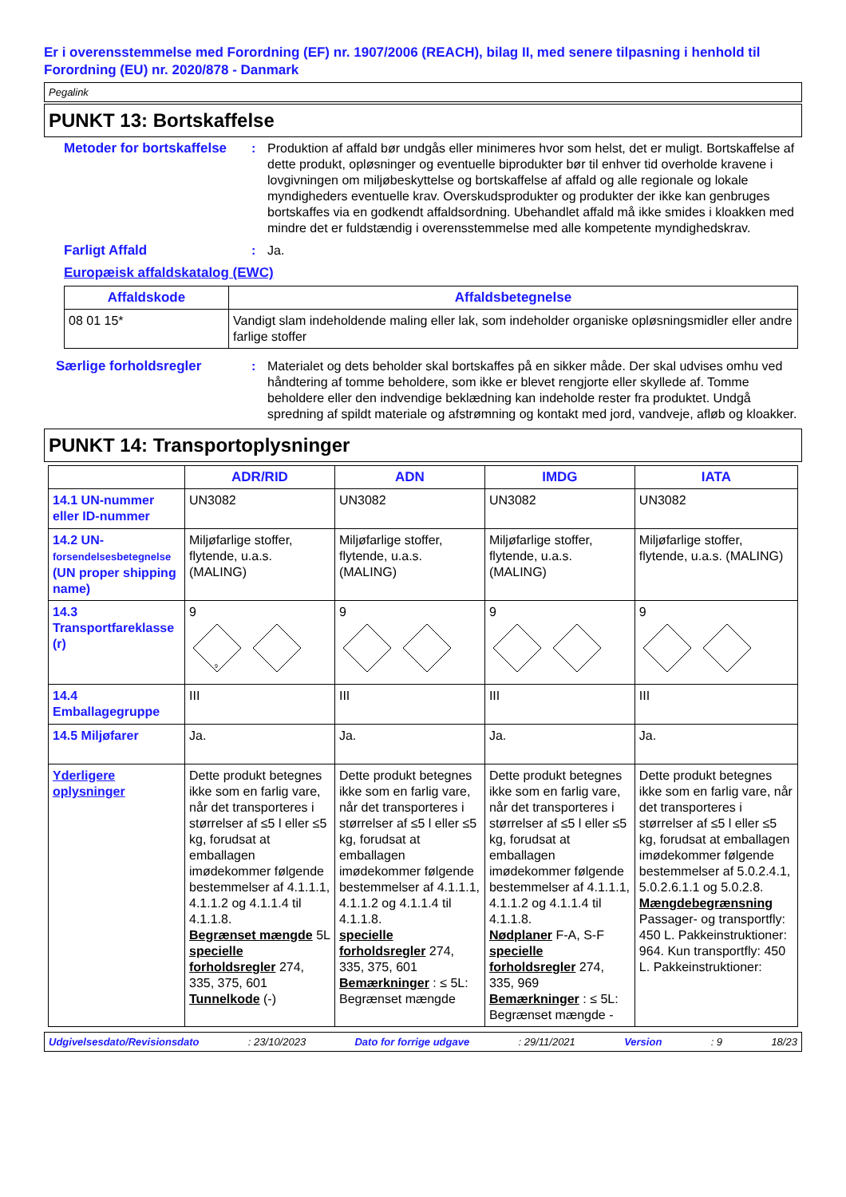Er i overensstemmelse med Forordning (EF) nr. 1907/2006 (REACH), bilag II, med senere tilpasning i henhold til Forordning (EU) nr. 2020/878 - Danmark
Pegalink
PUNKT 13: Bortskaffelse
Metoder for bortskaffelse
: Produktion af affald bør undgås eller minimeres hvor som helst, det er muligt. Bortskaffelse af dette produkt, opløsninger og eventuelle biprodukter bør til enhver tid overholde kravene i lovgivningen om miljøbeskyttelse og bortskaffelse af affald og alle regionale og lokale myndigheders eventuelle krav. Overskudsprodukter og produkter der ikke kan genbruges bortskaffes via en godkendt affaldsordning. Ubehandlet affald må ikke smides i kloakken med mindre det er fuldstændig i overensstemmelse med alle kompetente myndighedskrav.
Farligt Affald : Ja.
Europæisk affaldskatalog (EWC)
| Affaldskode | Affaldsbetegnelse |
| --- | --- |
| 08 01 15* | Vandigt slam indeholdende maling eller lak, som indeholder organiske opløsningsmidler eller andre farlige stoffer |
Særlige forholdsregler : Materialet og dets beholder skal bortskaffes på en sikker måde. Der skal udvises omhu ved håndtering af tomme beholdere, som ikke er blevet rengjorte eller skyllede af. Tomme beholdere eller den indvendige beklædning kan indeholde rester fra produktet. Undgå spredning af spildt materiale og afstrømning og kontakt med jord, vandveje, afløb og kloakker.
PUNKT 14: Transportoplysninger
| | ADR/RID | ADN | IMDG | IATA |
| --- | --- | --- | --- | --- |
| 14.1 UN-nummer eller ID-nummer | UN3082 | UN3082 | UN3082 | UN3082 |
| 14.2 UN- forsendelsesbetegnelse (UN proper shipping name) | Miljøfarlige stoffer, flytende, u.a.s. (MALING) | Miljøfarlige stoffer, flytende, u.a.s. (MALING) | Miljøfarlige stoffer, flytende, u.a.s. (MALING) | Miljøfarlige stoffer, flytende, u.a.s. (MALING) |
| 14.3 Transportfareklasse (r) | 9 9 | 9 | 9 | 9 |
| 14.4 Emballagegruppe | III | III | III | III |
| 14.5 Miljøfarer | Ja. | Ja. | Ja. | Ja. |
| Yderligere oplysninger | Dette produkt betegnes ikke som en farlig vare, når det transporteres i størrelser af ≤5 l eller ≤5 kg, forudsat at emballagen imødekommer følgende bestemmelser af 4.1.1.1, 4.1.1.2 og 4.1.1.4 til 4.1.1.8. Begrænset mængde 5L specielle forholdsregler 274, 335, 375, 601 Tunnelkode (-) | Dette produkt betegnes ikke som en farlig vare, når det transporteres i størrelser af ≤5 l eller ≤5 kg, forudsat at emballagen imødekommer følgende bestemmelser af 4.1.1.1, 4.1.1.2 og 4.1.1.4 til 4.1.1.8. specielle forholdsregler 274, 335, 375, 601 Bemærkninger : ≤ 5L: Begrænset mængde | Dette produkt betegnes ikke som en farlig vare, når det transporteres i størrelser af ≤5 l eller ≤5 kg, forudsat at emballagen imødekommer følgende bestemmelser af 4.1.1.1, 4.1.1.2 og 4.1.1.4 til 4.1.1.8. Nødplaner F-A, S-F specielle forholdsregler 274, 335, 969 Bemærkninger : ≤ 5L: Begrænset mængde - | Dette produkt betegnes ikke som en farlig vare, når det transporteres i størrelser af ≤5 l eller ≤5 kg, forudsat at emballagen imødekommer følgende bestemmelser af 5.0.2.4.1, 5.0.2.6.1.1 og 5.0.2.8. Mængdebegrænsning Passager- og transportfly: 450 L. Pakkeinstruktioner: 964. Kun transportfly: 450 L. Pakkeinstruktioner: |
Udgivelsesdato/Revisionsdato: 23/10/2023 Dato for forrige udgave: 29/11/2021 Version: 9 18/23